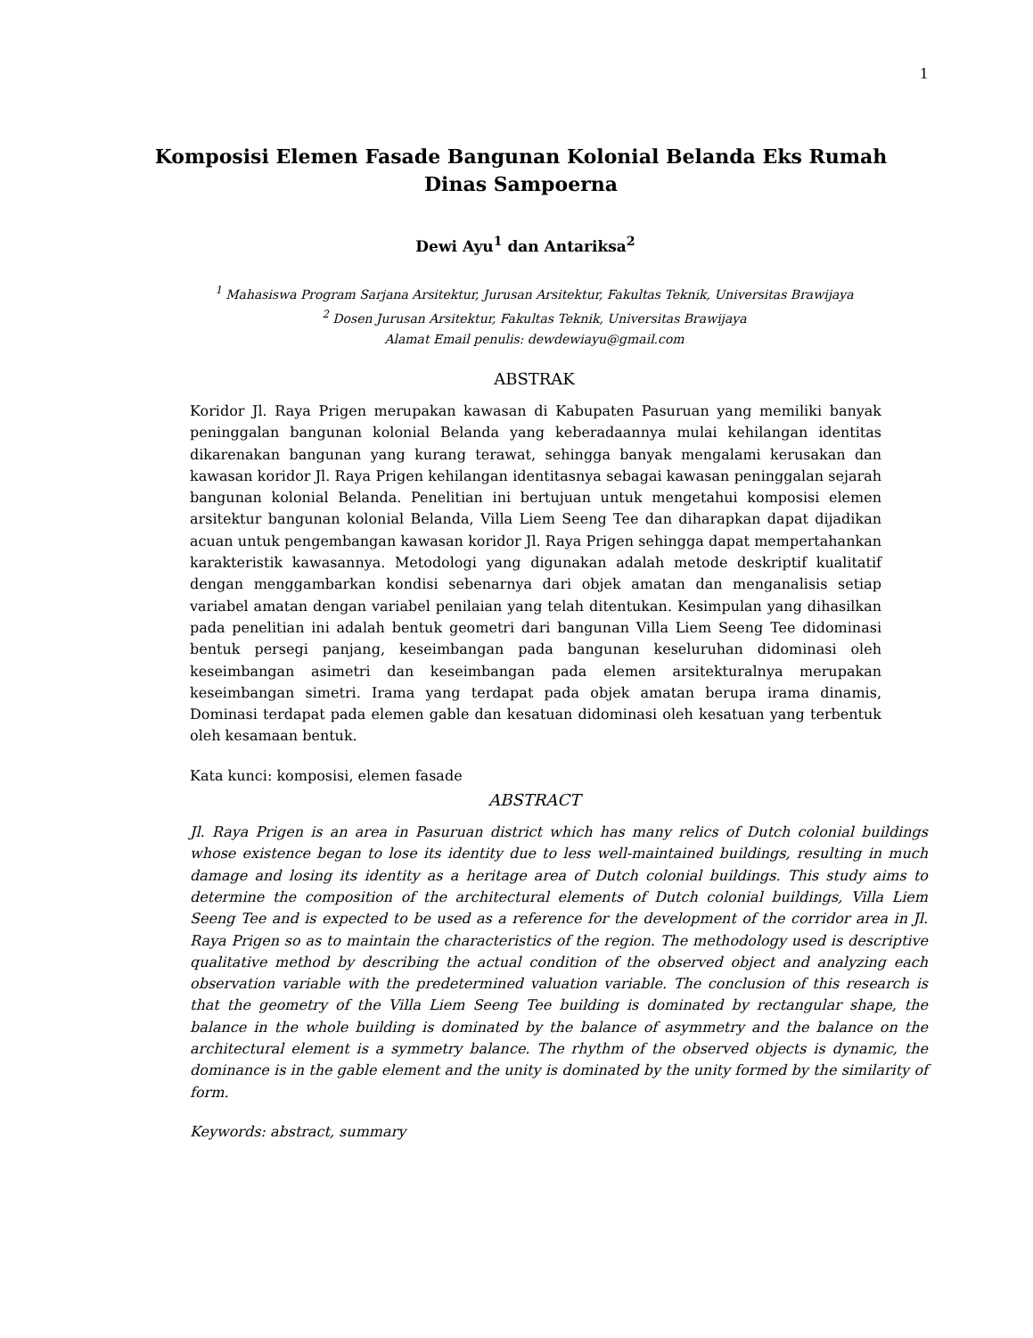1
Komposisi Elemen Fasade Bangunan Kolonial Belanda Eks Rumah Dinas Sampoerna
Dewi Ayu<sup>1</sup> dan Antariksa<sup>2</sup>
<sup>1</sup> Mahasiswa Program Sarjana Arsitektur, Jurusan Arsitektur, Fakultas Teknik, Universitas Brawijaya
<sup>2</sup> Dosen Jurusan Arsitektur, Fakultas Teknik, Universitas Brawijaya
Alamat Email penulis: dewdewiayu@gmail.com
ABSTRAK
Koridor Jl. Raya Prigen merupakan kawasan di Kabupaten Pasuruan yang memiliki banyak peninggalan bangunan kolonial Belanda yang keberadaannya mulai kehilangan identitas dikarenakan bangunan yang kurang terawat, sehingga banyak mengalami kerusakan dan kawasan koridor Jl. Raya Prigen kehilangan identitasnya sebagai kawasan peninggalan sejarah bangunan kolonial Belanda. Penelitian ini bertujuan untuk mengetahui komposisi elemen arsitektur bangunan kolonial Belanda, Villa Liem Seeng Tee dan diharapkan dapat dijadikan acuan untuk pengembangan kawasan koridor Jl. Raya Prigen sehingga dapat mempertahankan karakteristik kawasannya. Metodologi yang digunakan adalah metode deskriptif kualitatif dengan menggambarkan kondisi sebenarnya dari objek amatan dan menganalisis setiap variabel amatan dengan variabel penilaian yang telah ditentukan. Kesimpulan yang dihasilkan pada penelitian ini adalah bentuk geometri dari bangunan Villa Liem Seeng Tee didominasi bentuk persegi panjang, keseimbangan pada bangunan keseluruhan didominasi oleh keseimbangan asimetri dan keseimbangan pada elemen arsitekturalnya merupakan keseimbangan simetri. Irama yang terdapat pada objek amatan berupa irama dinamis, Dominasi terdapat pada elemen gable dan kesatuan didominasi oleh kesatuan yang terbentuk oleh kesamaan bentuk.
Kata kunci: komposisi, elemen fasade
ABSTRACT
Jl. Raya Prigen is an area in Pasuruan district which has many relics of Dutch colonial buildings whose existence began to lose its identity due to less well-maintained buildings, resulting in much damage and losing its identity as a heritage area of Dutch colonial buildings. This study aims to determine the composition of the architectural elements of Dutch colonial buildings, Villa Liem Seeng Tee and is expected to be used as a reference for the development of the corridor area in Jl. Raya Prigen so as to maintain the characteristics of the region. The methodology used is descriptive qualitative method by describing the actual condition of the observed object and analyzing each observation variable with the predetermined valuation variable. The conclusion of this research is that the geometry of the Villa Liem Seeng Tee building is dominated by rectangular shape, the balance in the whole building is dominated by the balance of asymmetry and the balance on the architectural element is a symmetry balance. The rhythm of the observed objects is dynamic, the dominance is in the gable element and the unity is dominated by the unity formed by the similarity of form.
Keywords: abstract, summary